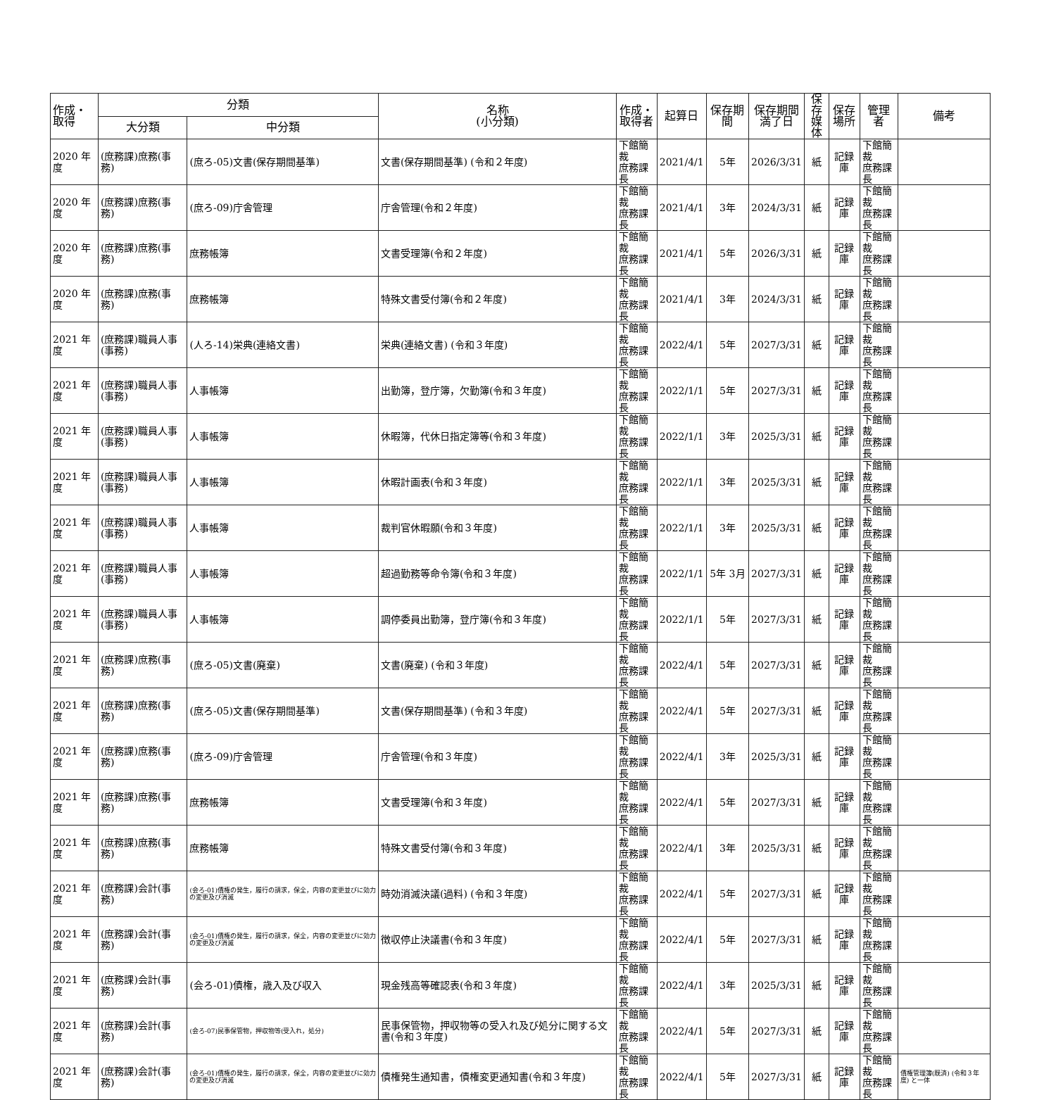| 作成・ 取得 | 分類 | | 名称 (小分類) | 作成・ 取得者 | 起算日 | 保存期間 | 保存期間 満了日 | 保存 媒体 | 保存 場所 | 管理者 | 備考 |
| --- | --- | --- | --- | --- | --- | --- | --- | --- | --- | --- | --- |
| | 大分類 | 中分類 | | | | | | | | | |
| 2020 年度 | (庶務課)庶務(事務) | (庶ろ-05)文書(保存期間基準) | 文書(保存期間基準) (令和２年度) | 下館簡裁 庶務課長 | 2021/4/1 | 5年 | 2026/3/31 | 紙 | 記録庫 | 下館簡裁 庶務課長 | |
| 2020 年度 | (庶務課)庶務(事務) | (庶ろ-09)庁舎管理 | 庁舎管理(令和２年度) | 下館簡裁 庶務課長 | 2021/4/1 | 3年 | 2024/3/31 | 紙 | 記録庫 | 下館簡裁 庶務課長 | |
| 2020 年度 | (庶務課)庶務(事務) | 庶務帳簿 | 文書受理簿(令和２年度) | 下館簡裁 庶務課長 | 2021/4/1 | 5年 | 2026/3/31 | 紙 | 記録庫 | 下館簡裁 庶務課長 | |
| 2020 年度 | (庶務課)庶務(事務) | 庶務帳簿 | 特殊文書受付簿(令和２年度) | 下館簡裁 庶務課長 | 2021/4/1 | 3年 | 2024/3/31 | 紙 | 記録庫 | 下館簡裁 庶務課長 | |
| 2021 年度 | (庶務課)職員人事(事務) | (人ろ-14)栄典(連絡文書) | 栄典(連絡文書) (令和３年度) | 下館簡裁 庶務課長 | 2022/4/1 | 5年 | 2027/3/31 | 紙 | 記録庫 | 下館簡裁 庶務課長 | |
| 2021 年度 | (庶務課)職員人事(事務) | 人事帳簿 | 出勤簿，登庁簿，欠勤簿(令和３年度) | 下館簡裁 庶務課長 | 2022/1/1 | 5年 | 2027/3/31 | 紙 | 記録庫 | 下館簡裁 庶務課長 | |
| 2021 年度 | (庶務課)職員人事(事務) | 人事帳簿 | 休暇簿，代休日指定簿等(令和３年度) | 下館簡裁 庶務課長 | 2022/1/1 | 3年 | 2025/3/31 | 紙 | 記録庫 | 下館簡裁 庶務課長 | |
| 2021 年度 | (庶務課)職員人事(事務) | 人事帳簿 | 休暇計画表(令和３年度) | 下館簡裁 庶務課長 | 2022/1/1 | 3年 | 2025/3/31 | 紙 | 記録庫 | 下館簡裁 庶務課長 | |
| 2021 年度 | (庶務課)職員人事(事務) | 人事帳簿 | 裁判官休暇願(令和３年度) | 下館簡裁 庶務課長 | 2022/1/1 | 3年 | 2025/3/31 | 紙 | 記録庫 | 下館簡裁 庶務課長 | |
| 2021 年度 | (庶務課)職員人事(事務) | 人事帳簿 | 超過勤務等命令簿(令和３年度) | 下館簡裁 庶務課長 | 2022/1/1 | 5年 3月 | 2027/3/31 | 紙 | 記録庫 | 下館簡裁 庶務課長 | |
| 2021 年度 | (庶務課)職員人事(事務) | 人事帳簿 | 調停委員出勤簿，登庁簿(令和３年度) | 下館簡裁 庶務課長 | 2022/1/1 | 5年 | 2027/3/31 | 紙 | 記録庫 | 下館簡裁 庶務課長 | |
| 2021 年度 | (庶務課)庶務(事務) | (庶ろ-05)文書(廃棄) | 文書(廃棄) (令和３年度) | 下館簡裁 庶務課長 | 2022/4/1 | 5年 | 2027/3/31 | 紙 | 記録庫 | 下館簡裁 庶務課長 | |
| 2021 年度 | (庶務課)庶務(事務) | (庶ろ-05)文書(保存期間基準) | 文書(保存期間基準) (令和３年度) | 下館簡裁 庶務課長 | 2022/4/1 | 5年 | 2027/3/31 | 紙 | 記録庫 | 下館簡裁 庶務課長 | |
| 2021 年度 | (庶務課)庶務(事務) | (庶ろ-09)庁舎管理 | 庁舎管理(令和３年度) | 下館簡裁 庶務課長 | 2022/4/1 | 3年 | 2025/3/31 | 紙 | 記録庫 | 下館簡裁 庶務課長 | |
| 2021 年度 | (庶務課)庶務(事務) | 庶務帳簿 | 文書受理簿(令和３年度) | 下館簡裁 庶務課長 | 2022/4/1 | 5年 | 2027/3/31 | 紙 | 記録庫 | 下館簡裁 庶務課長 | |
| 2021 年度 | (庶務課)庶務(事務) | 庶務帳簿 | 特殊文書受付簿(令和３年度) | 下館簡裁 庶務課長 | 2022/4/1 | 3年 | 2025/3/31 | 紙 | 記録庫 | 下館簡裁 庶務課長 | |
| 2021 年度 | (庶務課)会計(事務) | (会ろ-01)債権の発生，履行の請求，保全，内容の変更並びに効力の変更及び消滅 | 時効消滅決議(過料) (令和３年度) | 下館簡裁 庶務課長 | 2022/4/1 | 5年 | 2027/3/31 | 紙 | 記録庫 | 下館簡裁 庶務課長 | |
| 2021 年度 | (庶務課)会計(事務) | (会ろ-01)債権の発生，履行の請求，保全，内容の変更並びに効力の変更及び消滅 | 徴収停止決議書(令和３年度) | 下館簡裁 庶務課長 | 2022/4/1 | 5年 | 2027/3/31 | 紙 | 記録庫 | 下館簡裁 庶務課長 | |
| 2021 年度 | (庶務課)会計(事務) | (会ろ-01)債権，歳入及び収入 | 現金残高等確認表(令和３年度) | 下館簡裁 庶務課長 | 2022/4/1 | 3年 | 2025/3/31 | 紙 | 記録庫 | 下館簡裁 庶務課長 | |
| 2021 年度 | (庶務課)会計(事務) | (会ろ-07)民事保管物，押収物等(受入れ，処分) | 民事保管物，押収物等の受入れ及び処分に関する文書(令和３年度) | 下館簡裁 庶務課長 | 2022/4/1 | 5年 | 2027/3/31 | 紙 | 記録庫 | 下館簡裁 庶務課長 | |
| 2021 年度 | (庶務課)会計(事務) | (会ろ-01)債権の発生，履行の請求，保全，内容の変更並びに効力の変更及び消滅 | 債権発生通知書，債権変更通知書(令和３年度) | 下館簡裁 庶務課長 | 2022/4/1 | 5年 | 2027/3/31 | 紙 | 記録庫 | 下館簡裁 庶務課長 | 債権管理簿(既済) (令和３年度) と一体 |